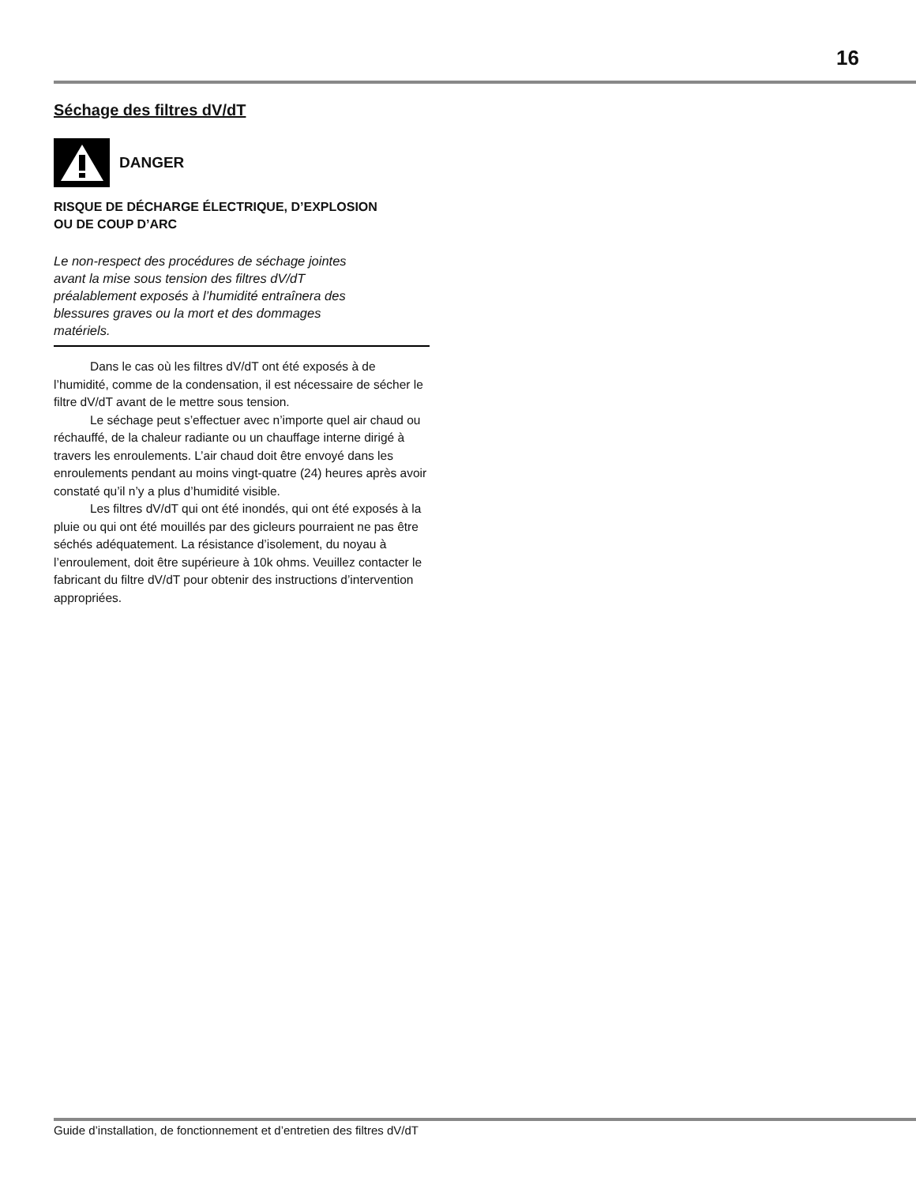16
Séchage des filtres dV/dT
DANGER
RISQUE DE DÉCHARGE ÉLECTRIQUE, D’EXPLOSION
OU DE COUP D’ARC
Le non-respect des procédures de séchage jointes avant la mise sous tension des filtres dV/dT préalablement exposés à l’humidité entraînera des blessures graves ou la mort et des dommages matériels.
Dans le cas où les filtres dV/dT ont été exposés à de l’humidité, comme de la condensation, il est nécessaire de sécher le filtre dV/dT avant de le mettre sous tension.
Le séchage peut s’effectuer avec n’importe quel air chaud ou réchauffé, de la chaleur radiante ou un chauffage interne dirigé à travers les enroulements. L’air chaud doit être envoyé dans les enroulements pendant au moins vingt-quatre (24) heures après avoir constaté qu’il n’y a plus d’humidité visible.
Les filtres dV/dT qui ont été inondés, qui ont été exposés à la pluie ou qui ont été mouillés par des gicleurs pourraient ne pas être séchés adéquatement. La résistance d’isolement, du noyau à l’enroulement, doit être supérieure à 10k ohms. Veuillez contacter le fabricant du filtre dV/dT pour obtenir des instructions d’intervention appropriées.
Guide d’installation, de fonctionnement et d’entretien des filtres dV/dT